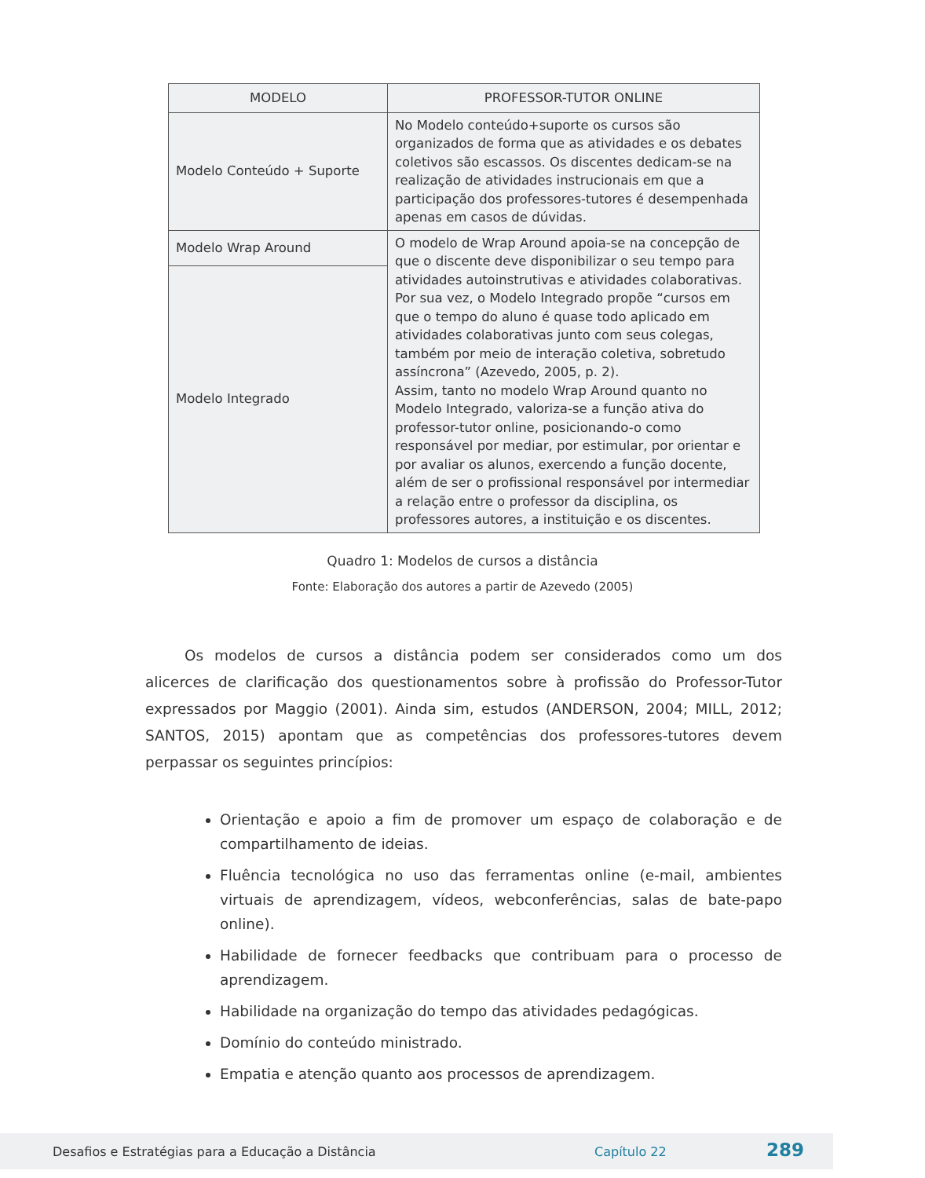| MODELO | PROFESSOR-TUTOR ONLINE |
| --- | --- |
| Modelo Conteúdo + Suporte | No Modelo conteúdo+suporte os cursos são organizados de forma que as atividades e os debates coletivos são escassos. Os discentes dedicam-se na realização de atividades instrucionais em que a participação dos professores-tutores é desempenhada apenas em casos de dúvidas. |
| Modelo Wrap Around | O modelo de Wrap Around apoia-se na concepção de que o discente deve disponibilizar o seu tempo para atividades autoinstrutivas e atividades colaborativas. Por sua vez, o Modelo Integrado propõe “cursos em que o tempo do aluno é quase todo aplicado em atividades colaborativas junto com seus colegas, também por meio de interação coletiva, sobretudo assíncrona” (Azevedo, 2005, p. 2). Assim, tanto no modelo Wrap Around quanto no Modelo Integrado, valoriza-se a função ativa do professor-tutor online, posicionando-o como responsável por mediar, por estimular, por orientar e por avaliar os alunos, exercendo a função docente, além de ser o profissional responsável por intermediar a relação entre o professor da disciplina, os professores autores, a instituição e os discentes. |
| Modelo Integrado | |
Quadro 1: Modelos de cursos a distância
Fonte: Elaboração dos autores a partir de Azevedo (2005)
Os modelos de cursos a distância podem ser considerados como um dos alicerces de clarificação dos questionamentos sobre à profissão do Professor-Tutor expressados por Maggio (2001). Ainda sim, estudos (ANDERSON, 2004; MILL, 2012; SANTOS, 2015) apontam que as competências dos professores-tutores devem perpassar os seguintes princípios:
Orientação e apoio a fim de promover um espaço de colaboração e de compartilhamento de ideias.
Fluência tecnológica no uso das ferramentas online (e-mail, ambientes virtuais de aprendizagem, vídeos, webconferências, salas de bate-papo online).
Habilidade de fornecer feedbacks que contribuam para o processo de aprendizagem.
Habilidade na organização do tempo das atividades pedagógicas.
Domínio do conteúdo ministrado.
Empatia e atenção quanto aos processos de aprendizagem.
Desafios e Estratégias para a Educação a Distância Capítulo 22 289